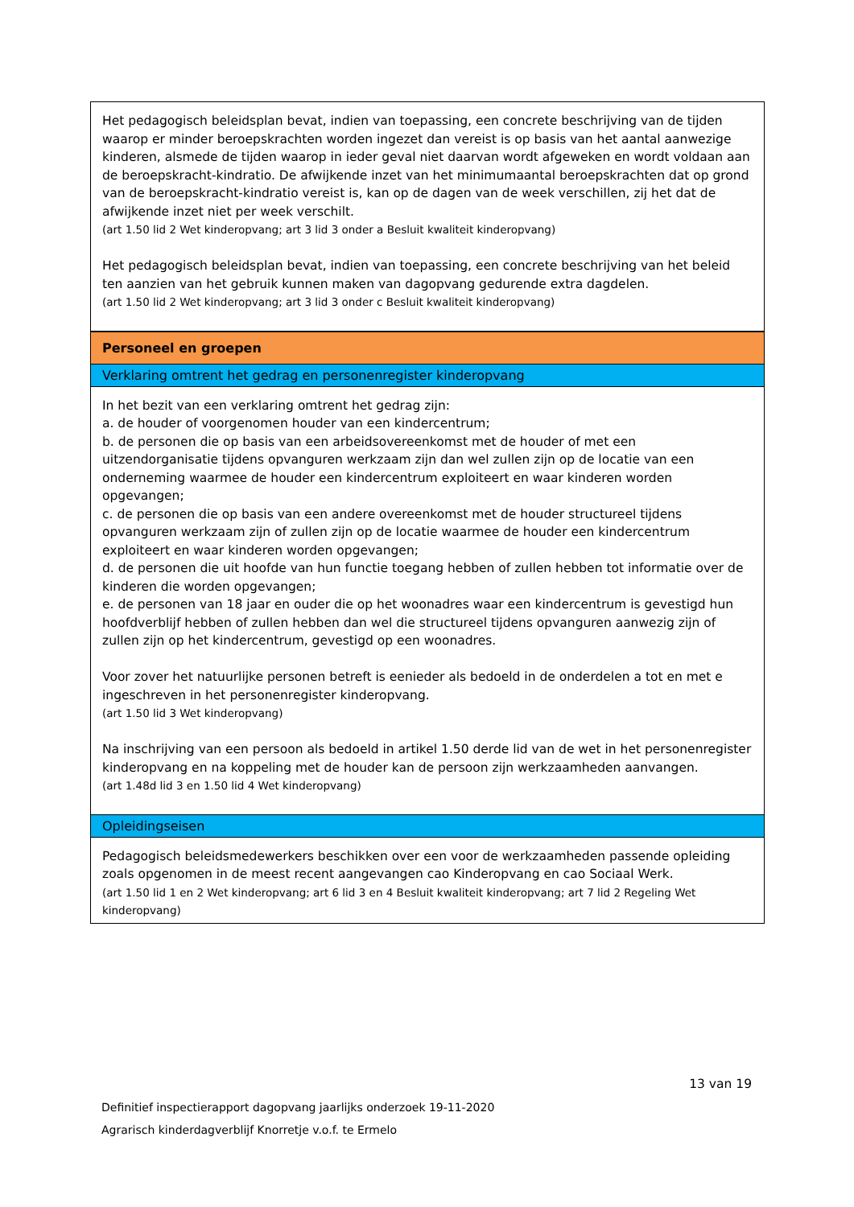Het pedagogisch beleidsplan bevat, indien van toepassing, een concrete beschrijving van de tijden waarop er minder beroepskrachten worden ingezet dan vereist is op basis van het aantal aanwezige kinderen, alsmede de tijden waarop in ieder geval niet daarvan wordt afgeweken en wordt voldaan aan de beroepskracht-kindratio. De afwijkende inzet van het minimumaantal beroepskrachten dat op grond van de beroepskracht-kindratio vereist is, kan op de dagen van de week verschillen, zij het dat de afwijkende inzet niet per week verschilt.
(art 1.50 lid 2 Wet kinderopvang; art 3 lid 3 onder a Besluit kwaliteit kinderopvang)
Het pedagogisch beleidsplan bevat, indien van toepassing, een concrete beschrijving van het beleid ten aanzien van het gebruik kunnen maken van dagopvang gedurende extra dagdelen.
(art 1.50 lid 2 Wet kinderopvang; art 3 lid 3 onder c Besluit kwaliteit kinderopvang)
Personeel en groepen
Verklaring omtrent het gedrag en personenregister kinderopvang
In het bezit van een verklaring omtrent het gedrag zijn:
a. de houder of voorgenomen houder van een kindercentrum;
b. de personen die op basis van een arbeidsovereenkomst met de houder of met een uitzendorganisatie tijdens opvanguren werkzaam zijn dan wel zullen zijn op de locatie van een onderneming waarmee de houder een kindercentrum exploiteert en waar kinderen worden opgevangen;
c. de personen die op basis van een andere overeenkomst met de houder structureel tijdens opvanguren werkzaam zijn of zullen zijn op de locatie waarmee de houder een kindercentrum exploiteert en waar kinderen worden opgevangen;
d. de personen die uit hoofde van hun functie toegang hebben of zullen hebben tot informatie over de kinderen die worden opgevangen;
e. de personen van 18 jaar en ouder die op het woonadres waar een kindercentrum is gevestigd hun hoofdverblijf hebben of zullen hebben dan wel die structureel tijdens opvanguren aanwezig zijn of zullen zijn op het kindercentrum, gevestigd op een woonadres.
Voor zover het natuurlijke personen betreft is eenieder als bedoeld in de onderdelen a tot en met e ingeschreven in het personenregister kinderopvang.
(art 1.50 lid 3 Wet kinderopvang)
Na inschrijving van een persoon als bedoeld in artikel 1.50 derde lid van de wet in het personenregister kinderopvang en na koppeling met de houder kan de persoon zijn werkzaamheden aanvangen.
(art 1.48d lid 3 en 1.50 lid 4 Wet kinderopvang)
Opleidingseisen
Pedagogisch beleidsmedewerkers beschikken over een voor de werkzaamheden passende opleiding zoals opgenomen in de meest recent aangevangen cao Kinderopvang en cao Sociaal Werk.
(art 1.50 lid 1 en 2 Wet kinderopvang; art 6 lid 3 en 4 Besluit kwaliteit kinderopvang; art 7 lid 2 Regeling Wet kinderopvang)
13 van 19
Definitief inspectierapport dagopvang jaarlijks onderzoek 19-11-2020
Agrarisch kinderdagverblijf Knorretje v.o.f. te Ermelo